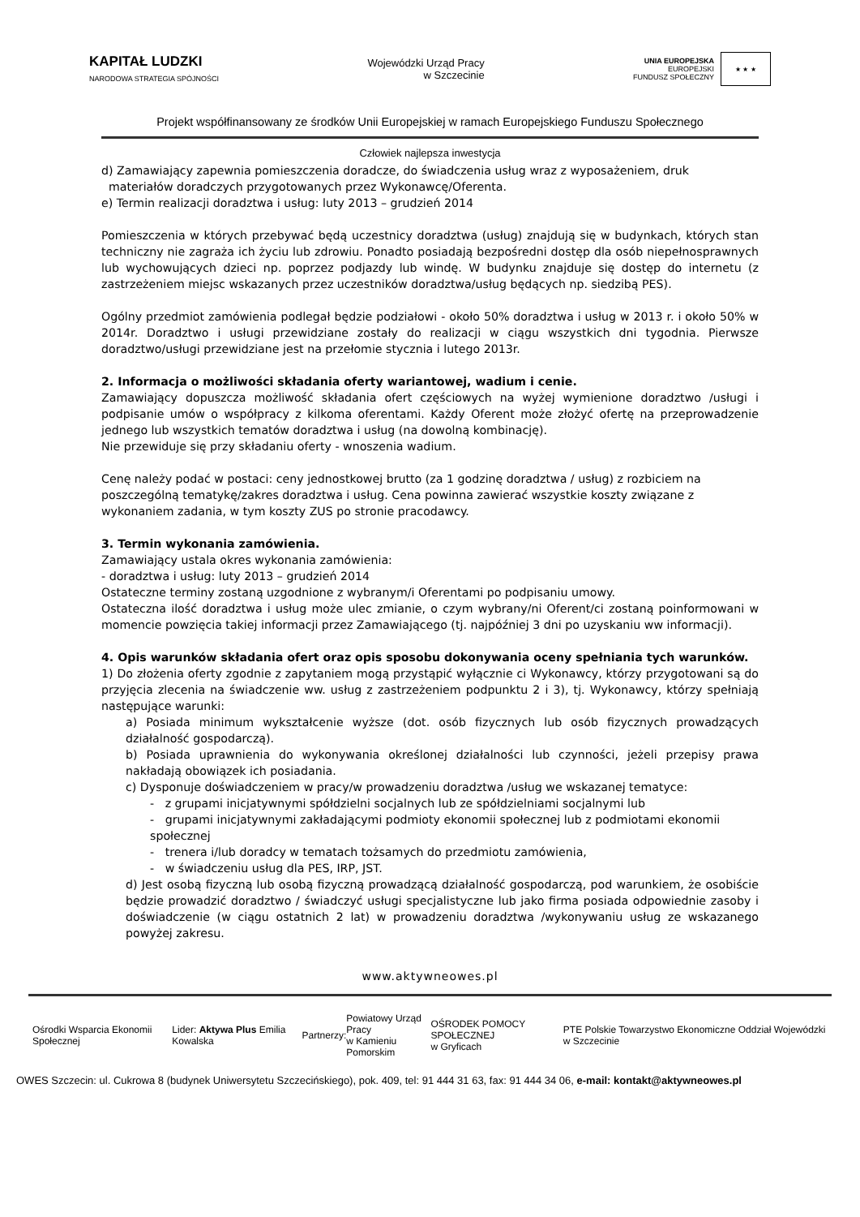KAPITAŁ LUDZKI
NARODOWA STRATEGIA SPÓJNOŚCI
Wojewódzki Urząd Pracy
w Szczecinie
UNIA EUROPEJSKA
EUROPEJSKI
FUNDUSZ SPOŁECZNY
★ ★ ★
Projekt współfinansowany ze środków Unii Europejskiej w ramach Europejskiego Funduszu Społecznego
Człowiek najlepsza inwestycja
d) Zamawiający zapewnia pomieszczenia doradcze, do świadczenia usług wraz z wyposażeniem, druk
materiałów doradczych przygotowanych przez Wykonawcę/Oferenta.
e) Termin realizacji doradztwa i usług: luty 2013 – grudzień 2014
Pomieszczenia w których przebywać będą uczestnicy doradztwa (usług) znajdują się w budynkach, których stan techniczny nie zagraża ich życiu lub zdrowiu. Ponadto posiadają bezpośredni dostęp dla osób niepełnosprawnych lub wychowujących dzieci np. poprzez podjazdy lub windę. W budynku znajduje się dostęp do internetu (z zastrzeżeniem miejsc wskazanych przez uczestników doradztwa/usług będących np. siedzibą PES).
Ogólny przedmiot zamówienia podlegał będzie podziałowi - około 50% doradztwa i usług w 2013 r. i około 50% w 2014r. Doradztwo i usługi przewidziane zostały do realizacji w ciągu wszystkich dni tygodnia. Pierwsze doradztwo/usługi przewidziane jest na przełomie stycznia i lutego 2013r.
2. Informacja o możliwości składania oferty wariantowej, wadium i cenie.
Zamawiający dopuszcza możliwość składania ofert częściowych na wyżej wymienione doradztwo /usługi i podpisanie umów o współpracy z kilkoma oferentami. Każdy Oferent może złożyć ofertę na przeprowadzenie jednego lub wszystkich tematów doradztwa i usług (na dowolną kombinację).
Nie przewiduje się przy składaniu oferty - wnoszenia wadium.
Cenę należy podać w postaci: ceny jednostkowej brutto (za 1 godzinę doradztwa / usług) z rozbiciem na poszczególną tematykę/zakres doradztwa i usług. Cena powinna zawierać wszystkie koszty związane z wykonaniem zadania, w tym koszty ZUS po stronie pracodawcy.
3. Termin wykonania zamówienia.
Zamawiający ustala okres wykonania zamówienia:
- doradztwa i usług: luty 2013 – grudzień 2014
Ostateczne terminy zostaną uzgodnione z wybranym/i Oferentami po podpisaniu umowy.
Ostateczna ilość doradztwa i usług może ulec zmianie, o czym wybrany/ni Oferent/ci zostaną poinformowani w momencie powzięcia takiej informacji przez Zamawiającego (tj. najpóźniej 3 dni po uzyskaniu ww informacji).
4. Opis warunków składania ofert oraz opis sposobu dokonywania oceny spełniania tych warunków.
1) Do złożenia oferty zgodnie z zapytaniem mogą przystąpić wyłącznie ci Wykonawcy, którzy przygotowani są do przyjęcia zlecenia na świadczenie ww. usług z zastrzeżeniem podpunktu 2 i 3), tj. Wykonawcy, którzy spełniają następujące warunki:
a) Posiada minimum wykształcenie wyższe (dot. osób fizycznych lub osób fizycznych prowadzących działalność gospodarczą).
b) Posiada uprawnienia do wykonywania określonej działalności lub czynności, jeżeli przepisy prawa nakładają obowiązek ich posiadania.
c) Dysponuje doświadczeniem w pracy/w prowadzeniu doradztwa /usług we wskazanej tematyce:
- z grupami inicjatywnymi spółdzielni socjalnych lub ze spółdzielniami socjalnymi lub
- grupami inicjatywnymi zakładającymi podmioty ekonomii społecznej lub z podmiotami ekonomii społecznej
- trenera i/lub doradcy w tematach tożsamych do przedmiotu zamówienia,
- w świadczeniu usług dla PES, IRP, JST.
d) Jest osobą fizyczną lub osobą fizyczną prowadzącą działalność gospodarczą, pod warunkiem, że osobiście będzie prowadzić doradztwo / świadczyć usługi specjalistyczne lub jako firma posiada odpowiednie zasoby i doświadczenie (w ciągu ostatnich 2 lat) w prowadzeniu doradztwa /wykonywaniu usług ze wskazanego powyżej zakresu.
www.aktywneowes.pl
Ośrodki Wsparcia Ekonomii Społecznej
Lider: Aktywa Plus Emilia Kowalska
Partnerzy:
Powiatowy Urząd Pracy
w Kamieniu Pomorskim
OŚRODEK POMOCY SPOŁECZNEJ
w Gryficach
PTE Polskie Towarzystwo Ekonomiczne Oddział Wojewódzki w Szczecinie
OWES Szczecin: ul. Cukrowa 8 (budynek Uniwersytetu Szczecińskiego), pok. 409, tel: 91 444 31 63, fax: 91 444 34 06, e-mail: kontakt@aktywneowes.pl